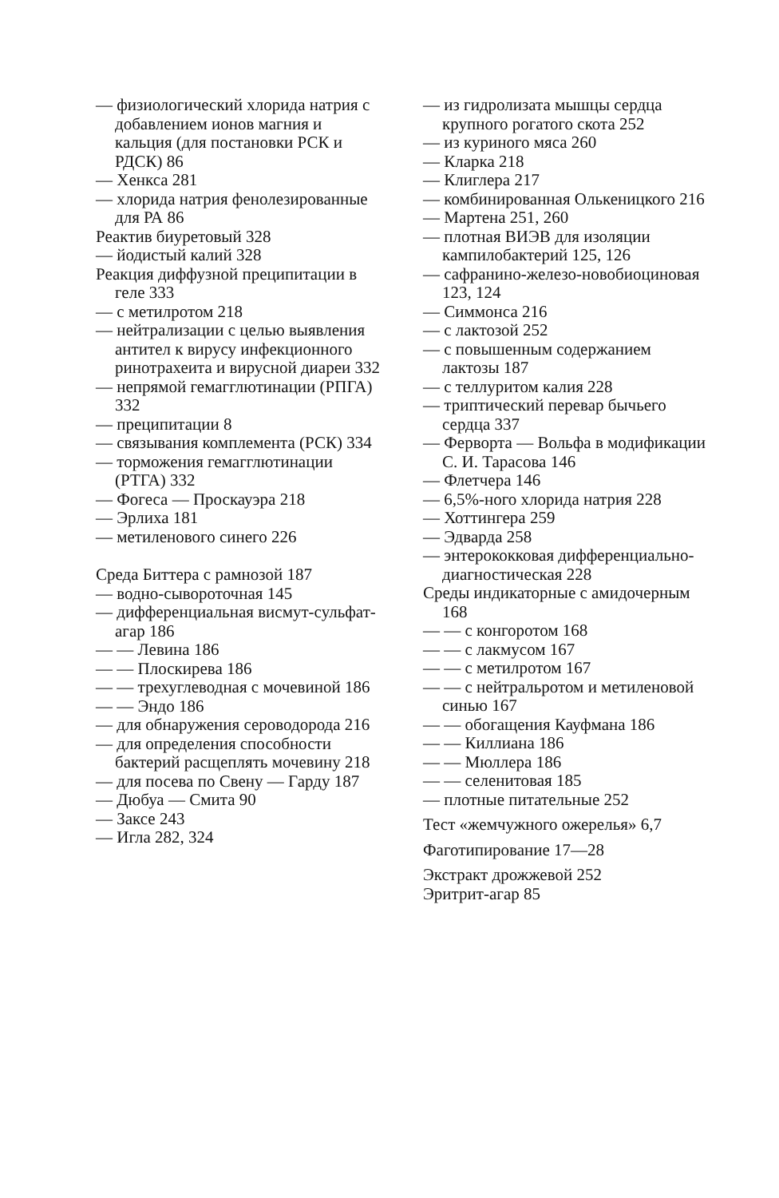— физиологический хлорида натрия с добавлением ионов магния и кальция (для постановки РСК и РДСК) 86
— Хенкса 281
— хлорида натрия фенолезированные для РА 86
Реактив биуретовый 328
— йодистый калий 328
Реакция диффузной преципитации в геле 333
— с метилротом 218
— нейтрализации с целью выявления антител к вирусу инфекционного ринотрахеита и вирусной диареи 332
— непрямой гемагглютинации (РПГА) 332
— преципитации 8
— связывания комплемента (РСК) 334
— торможения гемагглютинации (РТГА) 332
— Фогеса — Проскауэра 218
— Эрлиха 181
— метиленового синего 226
Среда Биттера с рамнозой 187
— водно-сывороточная 145
— дифференциальная висмут-сульфат-агар 186
— — Левина 186
— — Плоскирева 186
— — трехуглеводная с мочевиной 186
— — Эндо 186
— для обнаружения сероводорода 216
— для определения способности бактерий расщеплять мочевину 218
— для посева по Свену — Гарду 187
— Дюбуа — Смита 90
— Заксе 243
— Игла 282, 324
— из гидролизата мышцы сердца крупного рогатого скота 252
— из куриного мяса 260
— Кларка 218
— Клиглера 217
— комбинированная Олькеницкого 216
— Мартена 251, 260
— плотная ВИЭВ для изоляции кампилобактерий 125, 126
— сафранино-железо-новобиоциновая 123, 124
— Симмонса 216
— с лактозой 252
— с повышенным содержанием лактозы 187
— с теллуритом калия 228
— триптический перевар бычьего сердца 337
— Ферворта — Вольфа в модификации С. И. Тарасова 146
— Флетчера 146
— 6,5%-ного хлорида натрия 228
— Хоттингера 259
— Эдварда 258
— энтерококковая дифференциально-диагностическая 228
Среды индикаторные с амидочерным 168
— — с конгоротом 168
— — с лакмусом 167
— — с метилротом 167
— — с нейтральротом и метиленовой синью 167
— — обогащения Кауфмана 186
— — Киллиана 186
— — Мюллера 186
— — селенитовая 185
— плотные питательные 252
Тест «жемчужного ожерелья» 6,7
Фаготипирование 17—28
Экстракт дрожжевой 252
Эритрит-агар 85